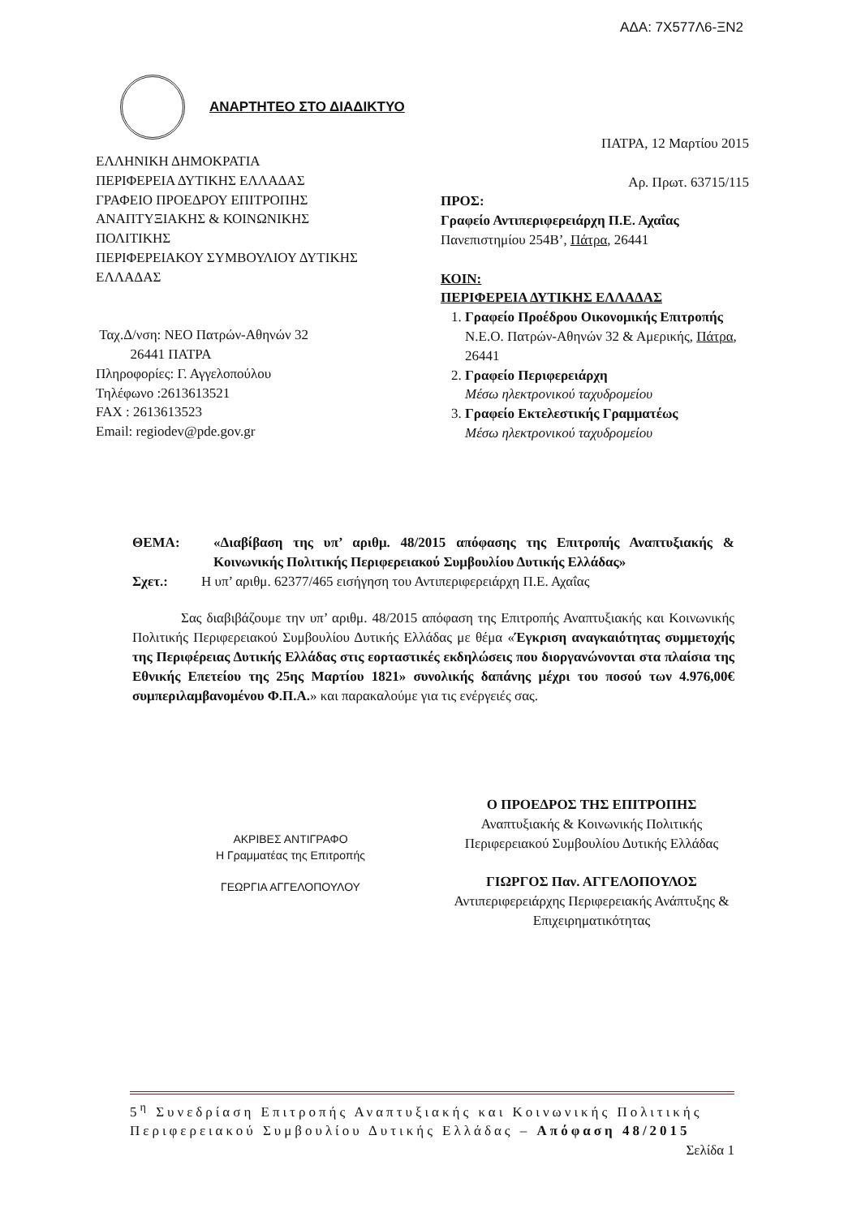ΑΔΑ: 7Χ577Λ6-ΞΝ2
ΑΝΑΡΤΗΤΕΟ ΣΤΟ ΔΙΑΔΙΚΤΥΟ
ΕΛΛΗΝΙΚΗ ΔΗΜΟΚΡΑΤΙΑ
ΠΕΡΙΦΕΡΕΙΑ ΔΥΤΙΚΗΣ ΕΛΛΑΔΑΣ
ΓΡΑΦΕΙΟ ΠΡΟΕΔΡΟΥ ΕΠΙΤΡΟΠΗΣ ΑΝΑΠΤΥΞΙΑΚΗΣ & ΚΟΙΝΩΝΙΚΗΣ ΠΟΛΙΤΙΚΗΣ
ΠΕΡΙΦΕΡΕΙΑΚΟΥ ΣΥΜΒΟΥΛΙΟΥ ΔΥΤΙΚΗΣ ΕΛΛΑΔΑΣ
Ταχ.Δ/νση: ΝΕΟ Πατρών-Αθηνών 32
26441 ΠΑΤΡΑ
Πληροφορίες: Γ. Αγγελοπούλου
Τηλέφωνο :2613613521
FAX : 2613613523
Email: regiodev@pde.gov.gr
ΠΑΤΡΑ, 12 Μαρτίου 2015
Αρ. Πρωτ. 63715/115
ΠΡΟΣ:
Γραφείο Αντιπεριφερειάρχη Π.Ε. Αχαΐας
Πανεπιστημίου 254Β’, Πάτρα, 26441
ΚΟΙΝ:
ΠΕΡΙΦΕΡΕΙΑ ΔΥΤΙΚΗΣ ΕΛΛΑΔΑΣ
1. Γραφείο Προέδρου Οικονομικής Επιτροπής
Ν.Ε.Ο. Πατρών-Αθηνών 32 & Αμερικής, Πάτρα, 26441
2. Γραφείο Περιφερειάρχη
Μέσω ηλεκτρονικού ταχυδρομείου
3. Γραφείο Εκτελεστικής Γραμματέως
Μέσω ηλεκτρονικού ταχυδρομείου
ΘΕΜΑ: «Διαβίβαση της υπ’ αριθμ. 48/2015 απόφασης της Επιτροπής Αναπτυξιακής & Κοινωνικής Πολιτικής Περιφερειακού Συμβουλίου Δυτικής Ελλάδας»
Σχετ.: Η υπ’ αριθμ. 62377/465 εισήγηση του Αντιπεριφερειάρχη Π.Ε. Αχαΐας
Σας διαβιβάζουμε την υπ’ αριθμ. 48/2015 απόφαση της Επιτροπής Αναπτυξιακής και Κοινωνικής Πολιτικής Περιφερειακού Συμβουλίου Δυτικής Ελλάδας με θέμα «Έγκριση αναγκαιότητας συμμετοχής της Περιφέρειας Δυτικής Ελλάδας στις εορταστικές εκδηλώσεις που διοργανώνονται στα πλαίσια της Εθνικής Επετείου της 25ης Μαρτίου 1821» συνολικής δαπάνης μέχρι του ποσού των 4.976,00€ συμπεριλαμβανομένου Φ.Π.Α.» και παρακαλούμε για τις ενέργειές σας.
ΑΚΡΙΒΕΣ ΑΝΤΙΓΡΑΦΟ
Η Γραμματέας της Επιτροπής
ΓΕΩΡΓΙΑ ΑΓΓΕΛΟΠΟΥΛΟΥ
Ο ΠΡΟΕΔΡΟΣ ΤΗΣ ΕΠΙΤΡΟΠΗΣ
Αναπτυξιακής & Κοινωνικής Πολιτικής Περιφερειακού Συμβουλίου Δυτικής Ελλάδας
ΓΙΩΡΓΟΣ Παν. ΑΓΓΕΛΟΠΟΥΛΟΣ
Αντιπεριφερειάρχης Περιφερειακής Ανάπτυξης & Επιχειρηματικότητας
5<sup>η</sup> Συνεδρίαση Επιτροπής Αναπτυξιακής και Κοινωνικής Πολιτικής Περιφερειακού Συμβουλίου Δυτικής Ελλάδας – Απόφαση 48/2015 Σελίδα 1